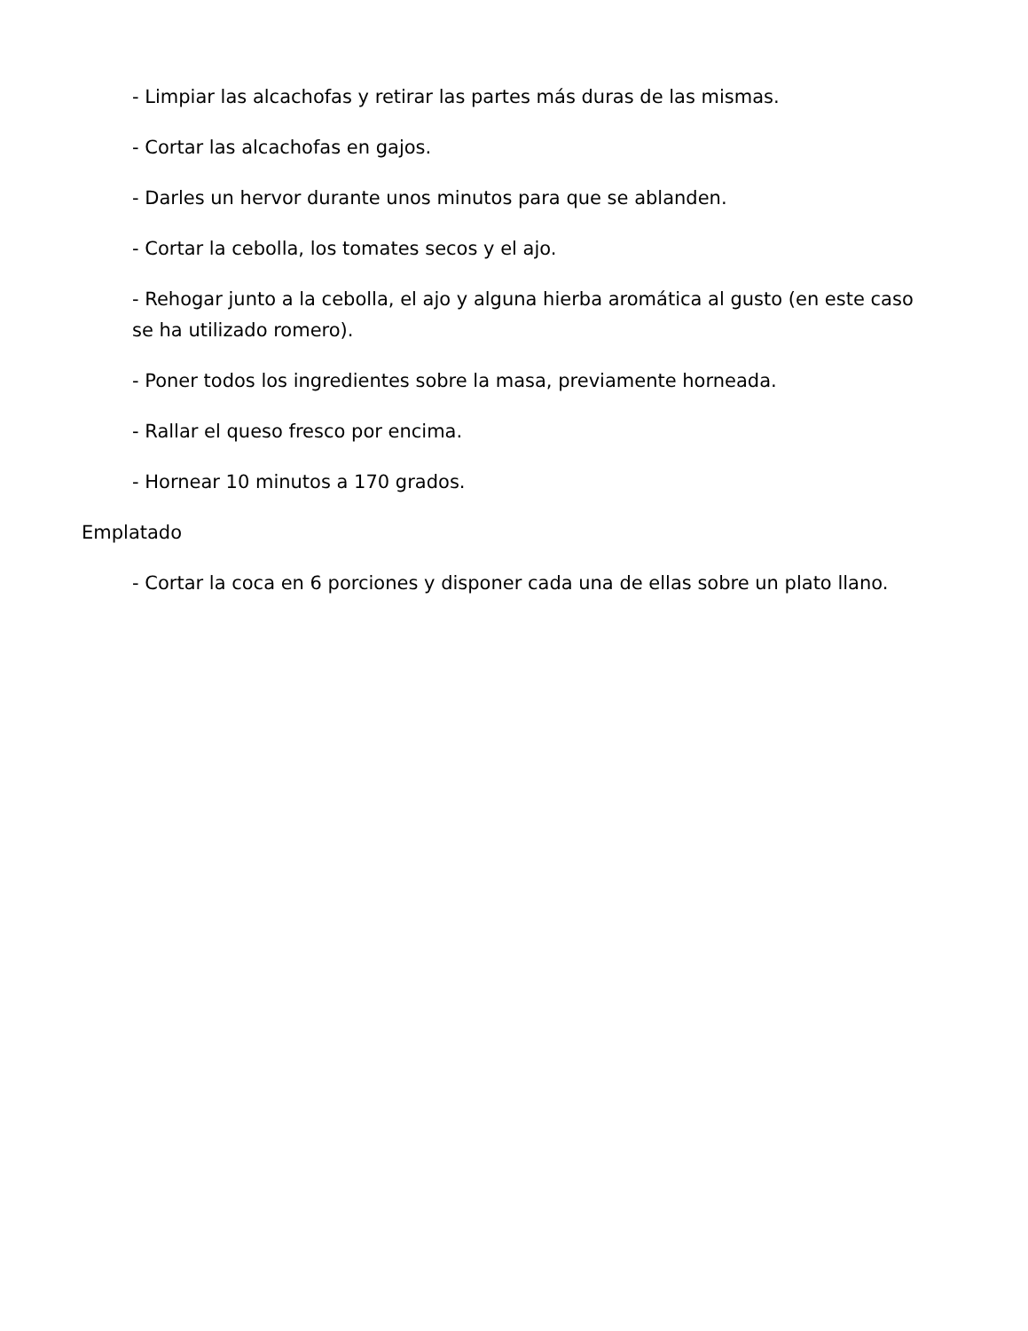- Limpiar las alcachofas y retirar las partes más duras de las mismas.
- Cortar las alcachofas en gajos.
- Darles un hervor durante unos minutos para que se ablanden.
- Cortar la cebolla, los tomates secos y el ajo.
- Rehogar junto a la cebolla, el ajo y alguna hierba aromática al gusto (en este caso se ha utilizado romero).
- Poner todos los ingredientes sobre la masa, previamente horneada.
- Rallar el queso fresco por encima.
- Hornear 10 minutos a 170 grados.
Emplatado
- Cortar la coca en 6 porciones y disponer cada una de ellas sobre un plato llano.